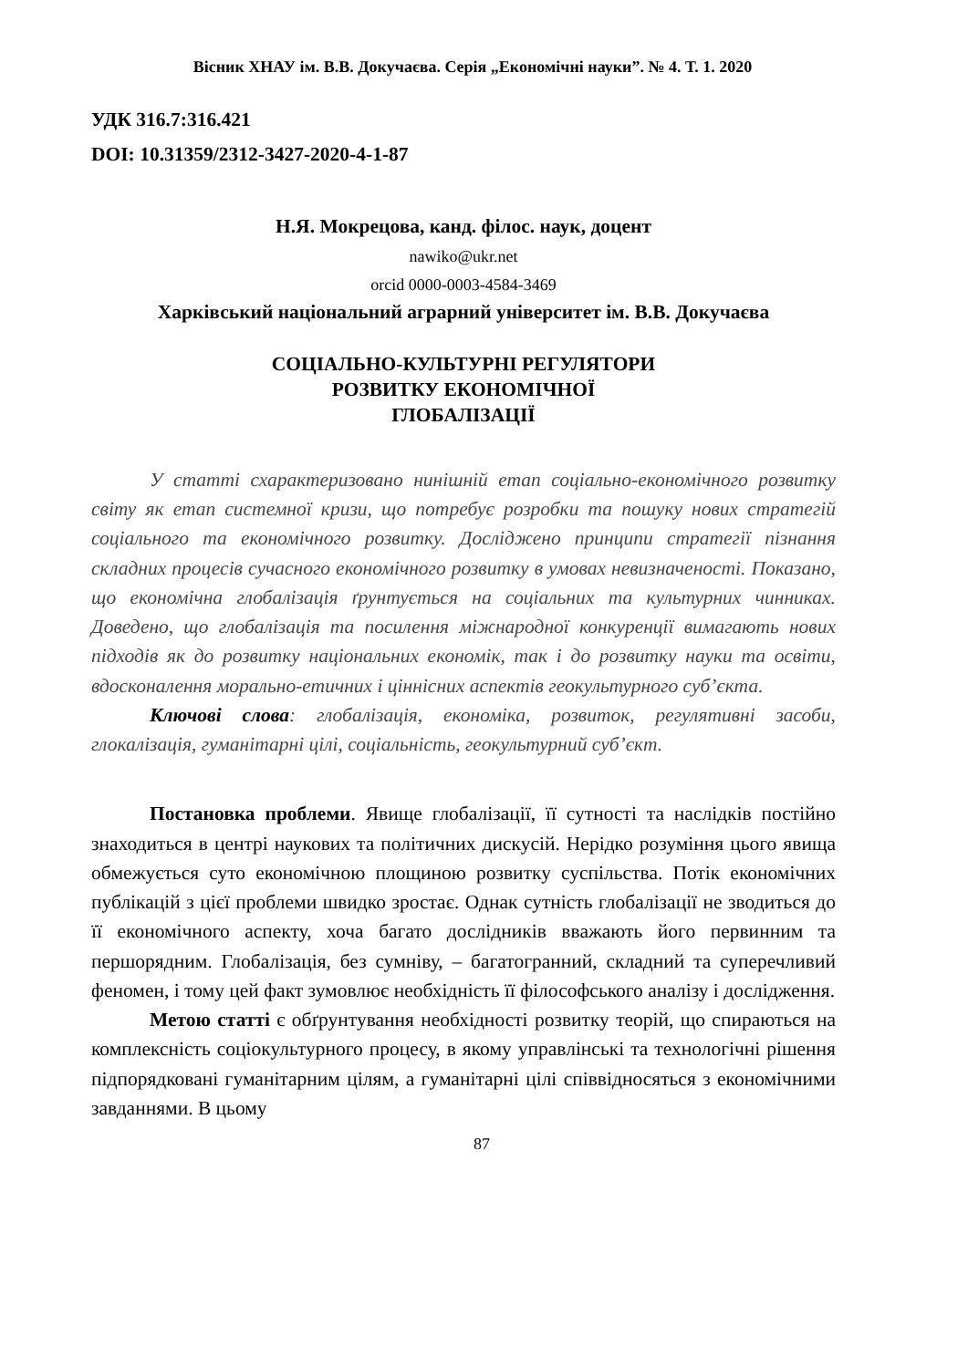Вісник ХНАУ ім. В.В. Докучаєва. Серія „Економічні науки”. № 4. Т. 1. 2020
УДК 316.7:316.421
DOI: 10.31359/2312-3427-2020-4-1-87
Н.Я. Мокрецова, канд. філос. наук, доцент
nawiko@ukr.net
orcid 0000-0003-4584-3469
Харківський національний аграрний університет ім. В.В. Докучаєва
СОЦІАЛЬНО-КУЛЬТУРНІ РЕГУЛЯТОРИ
РОЗВИТКУ ЕКОНОМІЧНОЇ
ГЛОБАЛІЗАЦІЇ
У статті схарактеризовано нинішній етап соціально-економічного розвитку світу як етап системної кризи, що потребує розробки та пошуку нових стратегій соціального та економічного розвитку. Досліджено принципи стратегії пізнання складних процесів сучасного економічного розвитку в умовах невизначеності. Показано, що економічна глобалізація ґрунтується на соціальних та культурних чинниках. Доведено, що глобалізація та посилення міжнародної конкуренції вимагають нових підходів як до розвитку національних економік, так і до розвитку науки та освіти, вдосконалення морально-етичних і ціннісних аспектів геокультурного суб’єкта.
Ключові слова: глобалізація, економіка, розвиток, регулятивні засоби, глокалізація, гуманітарні цілі, соціальність, геокультурний суб’єкт.
Постановка проблеми. Явище глобалізації, її сутності та наслідків постійно знаходиться в центрі наукових та політичних дискусій. Нерідко розуміння цього явища обмежується суто економічною площиною розвитку суспільства. Потік економічних публікацій з цієї проблеми швидко зростає. Однак сутність глобалізації не зводиться до її економічного аспекту, хоча багато дослідників вважають його первинним та першорядним. Глобалізація, без сумніву, – багатогранний, складний та суперечливий феномен, і тому цей факт зумовлює необхідність її філософського аналізу і дослідження.
Метою статті є обґрунтування необхідності розвитку теорій, що спираються на комплексність соціокультурного процесу, в якому управлінські та технологічні рішення підпорядковані гуманітарним цілям, а гуманітарні цілі співвідносяться з економічними завданнями. В цьому
87